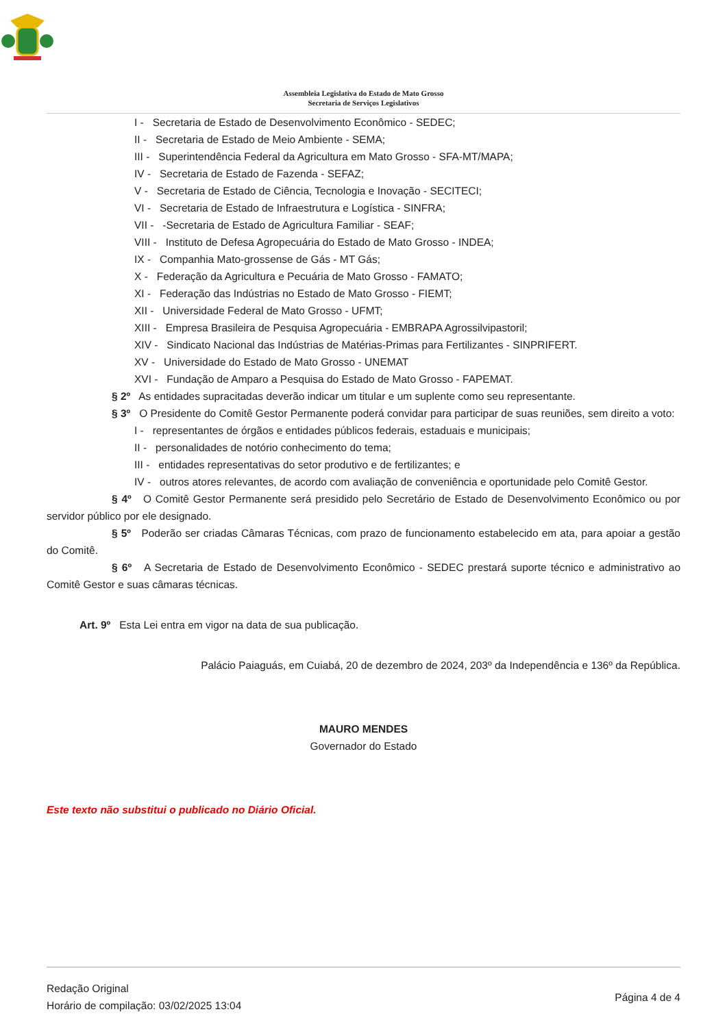Assembleia Legislativa do Estado de Mato Grosso
Secretaria de Serviços Legislativos
I - Secretaria de Estado de Desenvolvimento Econômico - SEDEC;
II - Secretaria de Estado de Meio Ambiente - SEMA;
III - Superintendência Federal da Agricultura em Mato Grosso - SFA-MT/MAPA;
IV - Secretaria de Estado de Fazenda - SEFAZ;
V - Secretaria de Estado de Ciência, Tecnologia e Inovação - SECITECI;
VI - Secretaria de Estado de Infraestrutura e Logística - SINFRA;
VII - -Secretaria de Estado de Agricultura Familiar - SEAF;
VIII - Instituto de Defesa Agropecuária do Estado de Mato Grosso - INDEA;
IX - Companhia Mato-grossense de Gás - MT Gás;
X - Federação da Agricultura e Pecuária de Mato Grosso - FAMATO;
XI - Federação das Indústrias no Estado de Mato Grosso - FIEMT;
XII - Universidade Federal de Mato Grosso - UFMT;
XIII - Empresa Brasileira de Pesquisa Agropecuária - EMBRAPA Agrossilvipastoril;
XIV - Sindicato Nacional das Indústrias de Matérias-Primas para Fertilizantes - SINPRIFERT.
XV - Universidade do Estado de Mato Grosso - UNEMAT
XVI - Fundação de Amparo a Pesquisa do Estado de Mato Grosso - FAPEMAT.
§ 2º As entidades supracitadas deverão indicar um titular e um suplente como seu representante.
§ 3º O Presidente do Comitê Gestor Permanente poderá convidar para participar de suas reuniões, sem direito a voto:
I - representantes de órgãos e entidades públicos federais, estaduais e municipais;
II - personalidades de notório conhecimento do tema;
III - entidades representativas do setor produtivo e de fertilizantes; e
IV - outros atores relevantes, de acordo com avaliação de conveniência e oportunidade pelo Comitê Gestor.
§ 4º O Comitê Gestor Permanente será presidido pelo Secretário de Estado de Desenvolvimento Econômico ou por servidor público por ele designado.
§ 5º Poderão ser criadas Câmaras Técnicas, com prazo de funcionamento estabelecido em ata, para apoiar a gestão do Comitê.
§ 6º A Secretaria de Estado de Desenvolvimento Econômico - SEDEC prestará suporte técnico e administrativo ao Comitê Gestor e suas câmaras técnicas.
Art. 9º Esta Lei entra em vigor na data de sua publicação.
Palácio Paiaguás, em Cuiabá, 20 de dezembro de 2024, 203º da Independência e 136º da República.
MAURO MENDES
Governador do Estado
Este texto não substitui o publicado no Diário Oficial.
Redação Original
Horário de compilação: 03/02/2025 13:04
Página 4 de 4